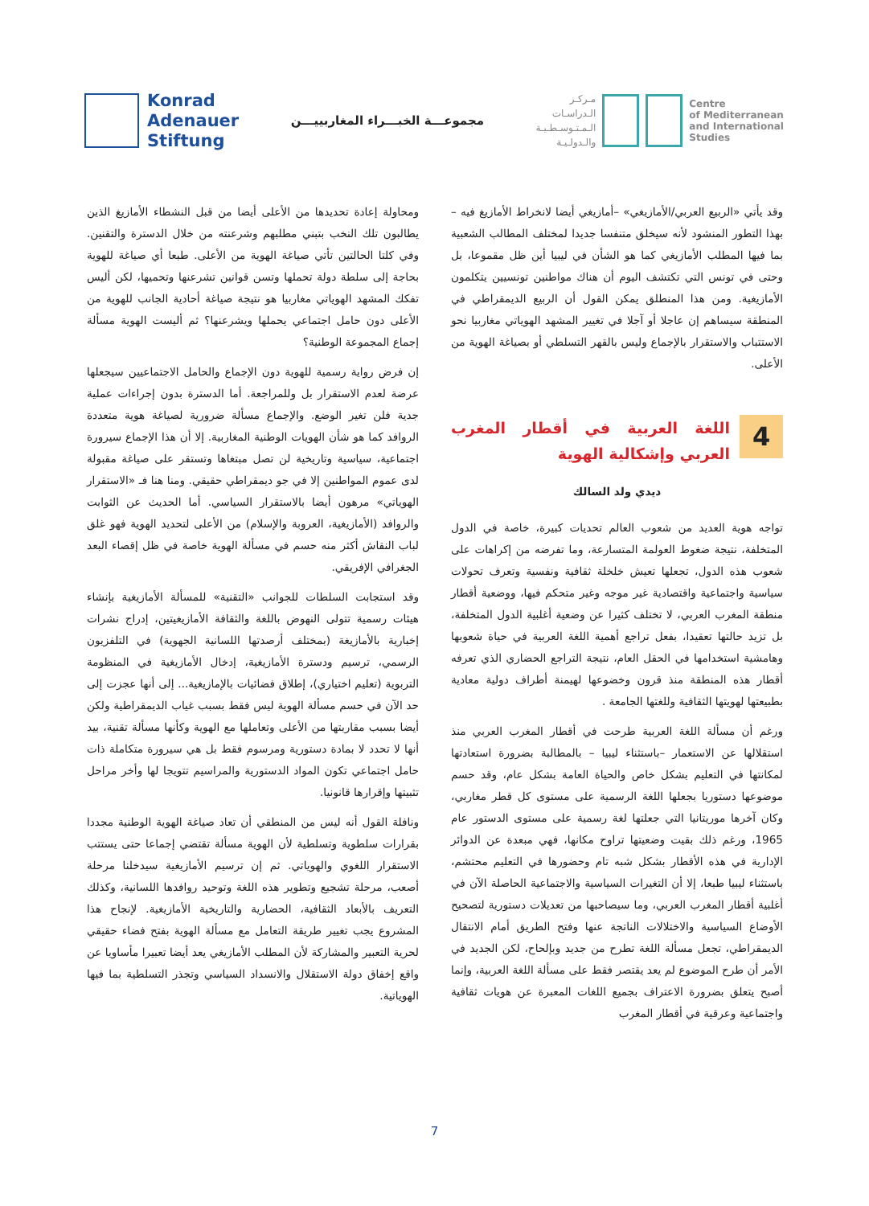Konrad
Adenauer
Stiftung
مجموعـــة الخبـــراء المغاربييـــن
مـركـز
الـدراسـات
الـمـتـوسـطـيـة
والـدولـيـة
Centre
of Mediterranean
and International
Studies
ومحاولة إعادة تحديدها من الأعلى أيضا من قبل النشطاء الأمازيغ الذين يطالبون تلك النخب بتبني مطلبهم وشرعنته من خلال الدسترة والتقنين. وفي كلتا الحالتين تأتي صياغة الهوية من الأعلى. طبعا أي صياغة للهوية بحاجة إلى سلطة دولة تحملها وتسن قوانين تشرعنها وتحميها، لكن أليس تفكك المشهد الهوياتي مغاربيا هو نتيجة صياغة أحادية الجانب للهوية من الأعلى دون حامل اجتماعي يحملها ويشرعنها؟ ثم أليست الهوية مسألة إجماع المجموعة الوطنية؟
إن فرض رواية رسمية للهوية دون الإجماع والحامل الاجتماعيين سيجعلها عرضة لعدم الاستقرار بل وللمراجعة. أما الدسترة بدون إجراءات عملية جدية فلن تغير الوضع. والإجماع مسألة ضرورية لصياغة هوية متعددة الروافد كما هو شأن الهويات الوطنية المغاربية. إلا أن هذا الإجماع سيرورة اجتماعية، سياسية وتاريخية لن تصل مبتغاها وتستقر على صياغة مقبولة لدى عموم المواطنين إلا في جو ديمقراطي حقيقي. ومنا هنا فـ «الاستقرار الهوياتي» مرهون أيضا بالاستقرار السياسي. أما الحديث عن الثوابت والروافد (الأمازيغية، العروبة والإسلام) من الأعلى لتحديد الهوية فهو غلق لباب النقاش أكثر منه حسم في مسألة الهوية خاصة في ظل إقصاء البعد الجغرافي الإفريقي.
وقد استجابت السلطات للجوانب «التقنية» للمسألة الأمازيغية بإنشاء هيئات رسمية تتولى النهوض باللغة والثقافة الأمازيغيتين، إدراج نشرات إخبارية بالأمازيغة (بمختلف أرصدتها اللسانية الجهوية) في التلفزيون الرسمي، ترسيم ودسترة الأمازيغية، إدخال الأمازيغية في المنظومة التربوية (تعليم اختياري)، إطلاق فضائيات بالإمازيغية... إلى أنها عجزت إلى حد الآن في حسم مسألة الهوية ليس فقط بسبب غياب الديمقراطية ولكن أيضا بسبب مقاربتها من الأعلى وتعاملها مع الهوية وكأنها مسألة تقنية، بيد أنها لا تحدد لا بمادة دستورية ومرسوم فقط بل هي سيرورة متكاملة ذات حامل اجتماعي تكون المواد الدستورية والمراسيم تتويجا لها وأخر مراحل تثبيتها وإقرارها قانونيا.
ونافلة القول أنه ليس من المنطقي أن تعاد صياغة الهوية الوطنية مجددا بقرارات سلطوية وتسلطية لأن الهوية مسألة تقتضي إجماعا حتى يستتب الاستقرار اللغوي والهوياتي. ثم إن ترسيم الأمازيغية سيدخلنا مرحلة أصعب، مرحلة تشجيع وتطوير هذه اللغة وتوحيد روافدها اللسانية، وكذلك التعريف بالأبعاد الثقافية، الحضارية والتاريخية الأمازيغية. لإنجاح هذا المشروع يجب تغيير طريقة التعامل مع مسألة الهوية بفتح فضاء حقيقي لحرية التعبير والمشاركة لأن المطلب الأمازيغي يعد أيضا تعبيرا مأساويا عن واقع إخفاق دولة الاستقلال والانسداد السياسي وتجذر التسلطية بما فيها الهوياتية.
وقد يأتي «الربيع العربي/الأمازيغي» –أمازيغي أيضا لانخراط الأمازيغ فيه – بهذا التطور المنشود لأنه سيخلق متنفسا جديدا لمختلف المطالب الشعبية بما فيها المطلب الأمازيغي كما هو الشأن في ليبيا أين ظل مقموعا، بل وحتى في تونس التي تكتشف اليوم أن هناك مواطنين تونسيين يتكلمون الأمازيغية. ومن هذا المنطلق يمكن القول أن الربيع الديمقراطي في المنطقة سيساهم إن عاجلا أو آجلا في تغيير المشهد الهوياتي مغاربيا نحو الاستتباب والاستقرار بالإجماع وليس بالقهر التسلطي أو بصياغة الهوية من الأعلى.
4
اللغة العربية في أقطار المغرب العربي وإشكالية الهوية
ديدي ولد السالك
تواجه هوية العديد من شعوب العالم تحديات كبيرة، خاصة في الدول المتخلفة، نتيجة ضغوط العولمة المتسارعة، وما تفرضه من إكراهات على شعوب هذه الدول، تجعلها تعيش خلخلة ثقافية ونفسية وتعرف تحولات سياسية واجتماعية واقتصادية غير موجه وغير متحكم فيها، ووضعية أقطار منطقة المغرب العربي، لا تختلف كثيرا عن وضعية أغلبية الدول المتخلفة، بل تزيد حالتها تعقيدا، بفعل تراجع أهمية اللغة العربية في حياة شعوبها وهامشية استخدامها في الحقل العام، نتيجة التراجع الحضاري الذي تعرفه أقطار هذه المنطقة منذ قرون وخضوعها لهيمنة أطراف دولية معادية بطبيعتها لهويتها الثقافية وللغتها الجامعة .
ورغم أن مسألة اللغة العربية طرحت في أقطار المغرب العربي منذ استقلالها عن الاستعمار –باستثناء ليبيا – بالمطالبة بضرورة استعادتها لمكانتها في التعليم بشكل خاص والحياة العامة بشكل عام، وقد حسم موضوعها دستوريا بجعلها اللغة الرسمية على مستوى كل قطر مغاربي، وكان آخرها موريتانيا التي جعلتها لغة رسمية على مستوى الدستور عام 1965، ورغم ذلك بقيت وضعيتها تراوح مكانها، فهي مبعدة عن الدوائر الإدارية في هذه الأقطار بشكل شبه تام وحضورها في التعليم محتشم، باستثناء ليبيا طبعا، إلا أن التغيرات السياسية والاجتماعية الحاصلة الآن في أغلبية أقطار المغرب العربي، وما سيصاحبها من تعديلات دستورية لتصحيح الأوضاع السياسية والاختلالات الناتجة عنها وفتح الطريق أمام الانتقال الديمقراطي، تجعل مسألة اللغة تطرح من جديد وبإلحاح، لكن الجديد في الأمر أن طرح الموضوع لم يعد يقتصر فقط على مسألة اللغة العربية، وإنما أصبح يتعلق بضرورة الاعتراف بجميع اللغات المعبرة عن هويات ثقافية واجتماعية وعرقية في أقطار المغرب
7